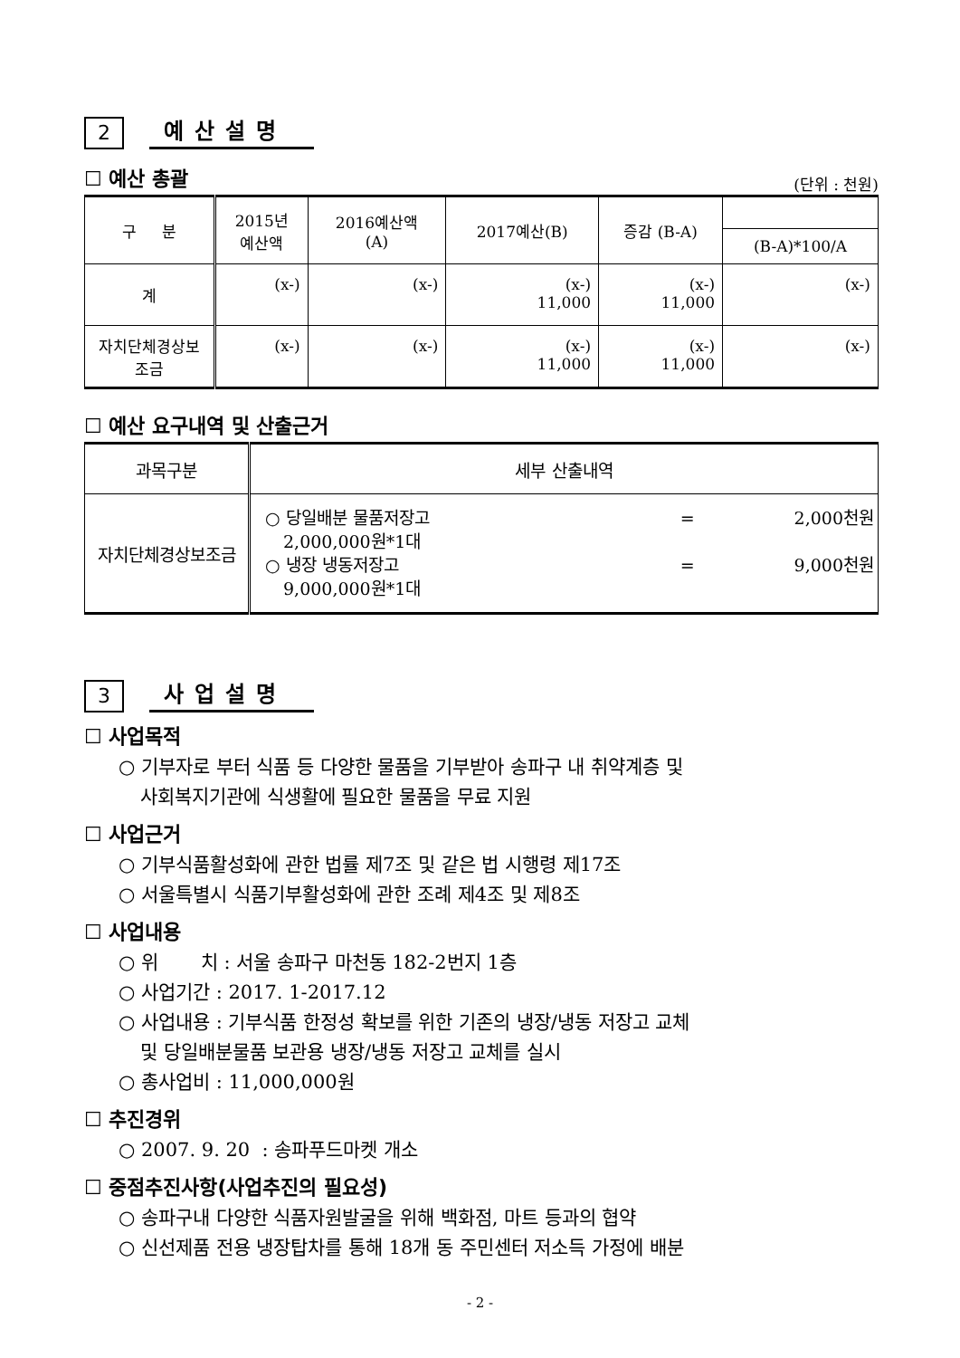2
예산설명
☐ 예산 총괄
(단위 : 천원)
| 구 분 | 2015년 예산액 | 2016예산액 (A) | 2017예산(B) | 증감 (B-A) | |
| --- | --- | --- | --- | --- | --- |
| | | | | | (B-A)*100/A |
| 계 | (x-) | (x-) | (x-) 11,000 | (x-) 11,000 | (x-) |
| 자치단체경상보 조금 | (x-) | (x-) | (x-) 11,000 | (x-) 11,000 | (x-) |
☐ 예산 요구내역 및 산출근거
| 과목구분 | 세부 산출내역 |
| --- | --- |
| 자치단체경상보조금 | ○ 당일배분 물품저장고 = 2,000천원 2,000,000원*1대 ○ 냉장 냉동저장고 = 9,000천원 9,000,000원*1대 |
3
사업설명
☐ 사업목적
○ 기부자로 부터 식품 등 다양한 물품을 기부받아 송파구 내 취약계층 및
사회복지기관에 식생활에 필요한 물품을 무료 지원
☐ 사업근거
○ 기부식품활성화에 관한 법률 제7조 및 같은 법 시행령 제17조
○ 서울특별시 식품기부활성화에 관한 조례 제4조 및 제8조
☐ 사업내용
○ 위 치 : 서울 송파구 마천동 182-2번지 1층
○ 사업기간 : 2017. 1-2017.12
○ 사업내용 : 기부식품 한정성 확보를 위한 기존의 냉장/냉동 저장고 교체
및 당일배분물품 보관용 냉장/냉동 저장고 교체를 실시
○ 총사업비 : 11,000,000원
☐ 추진경위
○ 2007. 9. 20 : 송파푸드마켓 개소
☐ 중점추진사항(사업추진의 필요성)
○ 송파구내 다양한 식품자원발굴을 위해 백화점, 마트 등과의 협약
○ 신선제품 전용 냉장탑차를 통해 18개 동 주민센터 저소득 가정에 배분
- 2 -